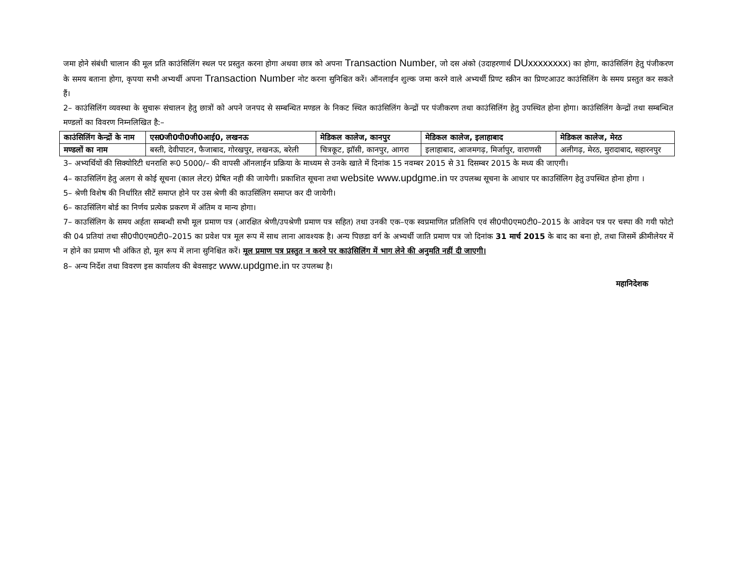जमा होने संबंधी चालान की मूल प्रति काउंसिलिंग स्थल पर प्रस्तुत करना होगा अथवा छात्र को अपना Transaction Number, जो दस अंको (उदाहरणार्थ DUxxxxxxxx) का होगा, काउंसिलिंग हेतु पंजीकरण के समय बताना होगा, कृपया सभी अभ्यर्थी अपना Transaction Number नोट करना सुनिश्चित करें। ऑनलाईन शुल्क जमा करने वाले अभ्यर्थी प्रिण्ट स्क्रीन का प्रिण्टआउट काउंसिलिंग के समय प्रस्तुत कर सकते हैं।
2– काउंसिलिंग व्यवस्था के सुचारू संचालन हेतु छात्रों को अपने जनपद से सम्बन्धित मण्डल के निकट स्थित काउंसिलिंग केन्द्रों पर पंजीकरण तथा काउंसिलिंग हेतु उपस्थित होना होगा। काउंसिलिंग केन्द्रों तथा सम्बन्धित मण्डलों का विवरण निम्नलिखित है:–
| काउंसिलिंग केन्द्रों के नाम | एस0जी0पी0जी0आई0, लखनऊ | मेडिकल कालेज, कानपुर | मेडिकल कालेज, इलाहाबाद | मेडिकल कालेज, मेरठ |
| --- | --- | --- | --- | --- |
| मण्डलों का नाम | बस्ती, देवीपाटन, फैजाबाद, गोरखपुर, लखनऊ, बरेली | चित्रकूट, झॉसी, कानपुर, आगरा | इलाहाबाद, आजमगढ़, मिर्जापुर, वाराणसी | अलीगढ़, मेरठ, मुरादाबाद, सहारनपुर |
3– अभ्यर्थियों की सिक्योरिटी धनराशि रू0 5000/– की वापसी ऑनलाईन प्रक्रिया के माध्यम से उनके खाते में दिनांक 15 नवम्बर 2015 से 31 दिसम्बर 2015 के मध्य की जाएगी।
4– काउसिलिंग हेतु अलग से कोई सूचना (काल लेटर) प्रेषित नही की जायेगी। प्रकाशित सूचना तथा website www.updgme.in पर उपलब्ध सूचना के आधार पर काउसिंलिग हेतु उपस्थित होना होगा ।
5– श्रेणी विशेष की निर्धारित सीटें समाप्त होने पर उस श्रेणी की काउसिंलिग समाप्त कर दी जायेगी।
6– काउसिंलिग बोर्ड का निर्णय प्रत्येक प्रकरण में अंतिम व मान्य होगा।
7– काउसिंलिग के समय अर्हता सम्बन्धी सभी मूल प्रमाण पत्र (आरक्षित श्रेणी/उपश्रेणी प्रमाण पत्र सहित) तथा उनकी एक–एक स्वप्रमाणित प्रतिलिपि एवं सी0पी0एम0टी0–2015 के आवेदन पत्र पर चस्पा की गयी फोटो की 04 प्रतियां तथा सी0पी0एम0टी0–2015 का प्रवेश पत्र मूल रूप में साथ लाना आवश्यक है। अन्य पिछडा वर्ग के अभ्यर्थी जाति प्रमाण पत्र जो दिनांक 31 मार्च 2015 के बाद का बना हो, तथा जिसमें क्रीमीलेयर में न होने का प्रमाण भी अंकित हो, मूल रूप में लाना सुनिश्चित करें। मूल प्रमाण पत्र प्रस्तुत न करने पर काउंसिलिंग में भाग लेने की अनुमति नहीं दी जाएगी।
8– अन्य निर्देश तथा विवरण इस कार्यालय की बेवसाइट www.updgme.in पर उपलब्ध है।
महानिदेशक